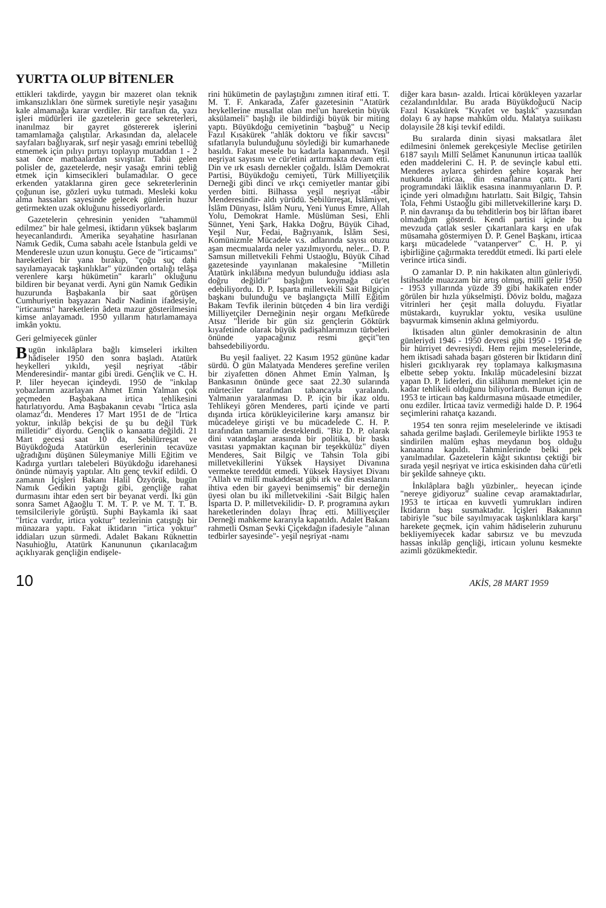YURTTA OLUP BİTENLER
ettikleri takdirde, yaygın bir mazeret olan teknik imkansızlıkları öne sürmek suretiyle neşir yasağını kale almamağa karar verdiler. Bir taraftan da, yazı işleri müdürleri ile gazetelerin gece sekreterleri, inanılmaz bir gayret göstererek işlerini tamamlamağa çalıştılar. Arkasından da, alelacele sayfaları bağlıyarak, sırf neşir yasağı emrini tebellüğ etmemek için pılıyı pırtıyı toplayıp mutaddan 1 - 2 saat önce matbaalardan sıvıştılar. Tabii gelen polisler de, gazetelerde, neşir yasağı emrini tebliğ etmek için kimsecikleri bulamadılar. O gece erkenden yataklarına giren gece sekreterlerinin çoğunun ise, gözleri uyku tutmadı. Mesleki koku alma hassaları sayesinde gelecek günlerin huzur getirmekten uzak okluğunu hissediyorlardı.
Gazetelerin çehresinin yeniden "tahammül edilmez" bir hale gelmesi, iktidarın yüksek başlarım heyecanlandırdı. Amerika seyahatine hasırlanan Namık Gedik, Cuma sabahı acele İstanbula geldi ve Menderesle uzun uzun konuştu. Gece de "irticaımsı" hareketleri bir yana bırakıp, "çoğu suç dahi sayılamayacak taşkınlıklar" yüzünden ortalığı telâşa verenlere karşı hükümetin" kararlı" okluğunu bildiren bir beyanat verdi. Ayni gün Namık Gedikin huzurunda Başbakanla bir saat görüşen Cumhuriyetin başyazarı Nadir Nadinin ifadesiyle, "irticaımsı" hareketlerin âdeta mazur gösterilmesini kimse anlayamadı. 1950 yıllarım hatırlamamaya imkân yoktu.
Geri gelmiyecek günler
Bugün inkılâplara bağlı kimseleri irkilten hâdiseler 1950 den sonra başladı. Atatürk heykelleri yıkıldı, yeşil neşriyat -tâbir Menderesindir- mantar gibi üredi. Gençlik ve C. H. P. liler heyecan içindeydi. 1950 de "inkılap yobazlarım azarlayan Ahmet Emin Yalman çok geçmeden Başbakana irtica tehlikesini hatırlatıyordu. Ama Başbakanın cevabı "İrtica asla olamaz"dı. Menderes 17 Mart 1951 de de "İrtica yoktur, inkılâp bekçisi de şu bu değil Türk milletidir" diyordu. Gençlik o kanaatta değildi. 21 Mart gecesi saat 10 da, Sebilürreşat ve Büyükdoğuda Atatürkün eserlerinin tecavüze uğradığını düşünen Süleymaniye Milli Eğitim ve Kadırga yurtları talebeleri Büyükdoğu idarehanesi önünde nümayiş yaptılar. Altı genç tevkif edildi. O zamanın İçişleri Bakanı Halil Özyörük, bugün Namık Gedikin yaptığı gibi, gençliğe rahat durmasını ihtar eden sert bir beyanat verdi. İki gün sonra Samet Ağaoğlu T. M. T. P. ve M. T. T. B. temsilcileriyle görüştü. Suphi Baykamla iki saat "İrtica vardır, irtica yoktur" tezlerinin çatıştığı bir münazara yaptı. Fakat iktidarın "irtica yoktur" iddiaları uzun sürmedi. Adalet Bakanı Rüknettin Nasuhioğlu, Atatürk Kanununun çıkarılacağım açıklıyarak gençliğin endişele-
rini hükümetin de paylaştığını zımnen itiraf etti. T. M. T. F. Ankarada, Zafer gazetesinin "Atatürk heykellerine musallat olan mel'un hareketin büyük aksülameli" başlığı ile bildirdiği büyük bir miting yaptı. Büyükdoğu cemiyetinin "başbuğ" u Necip Fazıl Kısakürek "ahlâk doktoru ve fikir savcısı" sıfatlarıyla bulunduğunu söylediği bir kumarhanede basıldı. Fakat mesele bu kadarla kapanmadı. Yeşil neşriyat sayısını ve cür'etini arttırmakta devam etti. Din ve ırk esaslı dernekler çoğaldı. İslâm Demokrat Partisi, Büyükdoğu cemiyeti, Türk Milliyetçilik Derneği gibi dinci ve ırkçı cemiyetler mantar gibi yerden bitti. Bilhassa yeşil neşriyat -tâbir Menderesindir- aldı yürüdü. Sebilürreşat, İslâmiyet, İslâm Dünyası, İslâm Nuru, Yeni Yunus Emre, Allah Yolu, Demokrat Hamle. Müslüman Sesi, Ehli Sünnet, Yeni Şark, Hakka Doğru, Büyük Cihad, Yeşil Nur, Fedai, Bağrıyanık, İslâm Sesi, Komünizmle Mücadele v.s. adlarında sayısı otuzu aşan mecmualarda neler yazılmıyordu, neler... D. P. Samsun milletvekili Fehmi Ustaoğlu, Büyük Cihad gazetesinde yayınlanan makalesine "Milletin Atatürk inkılâbına medyun bulunduğu iddiası asla doğru değildir" başlığım koymağa cür'et edebiliyordu. D. P. Isparta milletvekili Sait Bilgiçin başkanı bulunduğu ve başlangıçta Millî Eğitim Bakam Tevfik ilerinin bütçeden 4 bin lira verdiği Milliyetçiler Derneğinin neşir organı Mefkûrede Atsız "İleride bir gün siz gençlerin Göktürk kıyafetinde olarak büyük padişahlarımızın türbeleri önünde yapacağınız resmi geçit"ten bahsedebiliyordu.
Bu yeşil faaliyet. 22 Kasım 1952 gününe kadar sürdü. O gün Malatyada Menderes şerefine verilen bir ziyafetten dönen Ahmet Emin Yalman, İş Bankasının önünde gece saat 22.30 sularında mürteciler tarafından tabancayla yaralandı. Yalmanın yaralanması D. P. için bir ikaz oldu. Tehlikeyi gören Menderes, parti içinde ve parti dışında irtica körükleyicilerine karşı amansız bir mücadeleye girişti ve bu mücadelede C. H. P. tarafından tamamile desteklendi. "Biz D. P. olarak dini vatandaşlar arasında bir politika, bir baskı vasıtası yapmaktan kaçınan bir teşekkülüz" diyen Menderes, Sait Bilgiç ve Tahsin Tola gibi milletvekillerini Yüksek Haysiyet Divanına vermekte tereddüt etmedi. Yüksek Haysiyet Divanı "Allah ve millî mukaddesat gibi ırk ve din esaslarını ihtiva eden bir gayeyi benimsemiş" bir derneğin üyesi olan bu iki milletvekilini -Sait Bilgiç halen İsparta D. P. milletvekilidir- D. P. programına aykırı hareketlerinden dolayı İhraç etti. Milliyetçiler Derneği mahkeme kararıyla kapatıldı. Adalet Bakanı rahmetli Osman Şevki Çiçekdağın ifadesiyle "alınan tedbirler sayesinde"- yeşil neşriyat -namı
diğer kara basın- azaldı. İrticai körükleyen yazarlar cezalandırıldılar. Bu arada Büyükdoğucü Nacip Fazıl Kısakürek "Kıyafet ve başlık" yazısından dolayı 6 ay hapse mahkûm oldu. Malatya suiikastı dolayısile 28 kişi tevkif edildi.
Bu sıralarda dinin siyasi maksatlara âlet edilmesini önlemek gerekçesiyle Meclise getirilen 6187 sayılı Millî Selâmet Kanununun irticaa taallûk eden maddelerini C. H. P. de sevinçle kabul etti. Menderes aylarca şehirden şehire koşarak her nutkunda irticaa, din esnaflarına çattı. Parti programındaki lâiklik esasına inanmıyanların D. P. içinde yeri olmadığını hatırlattı. Sait Bilgiç, Tahsin Tola, Fehmi Ustaoğlu gibi milletvekillerine karşı D. P. nin davranışı da bu tehditlerin boş bir lâftan ibaret olmadığım gösterdi. Kendi partisi içinde bu mevzuda çatlak sesler çıkartanlara karşı en ufak müsamaha göstermiyen D. P. Genel Başkanı, irticaa karşı mücadelede "vatanperver" C. H. P. yi işbirliğine çağırmakta tereddüt etmedi. İki parti elele verince irtica sindi.
O zamanlar D. P. nin hakikaten altın günleriydi. İstihsalde muazzam bir artış olmuş, millî gelir 1950 - 1953 yıllarında yüzde 39 gibi hakikaten ender görülen bir hızla yükselmişti. Döviz boldu, mağaza vitrinleri her çeşit malla doluydu. Fiyatlar müstakardı, kuyruklar yoktu, vesika usulüne başvurmak kimsenin aklına gelmiyordu.
İktisaden altın günler demokrasinin de altın günleriydi 1946 - 1950 devresi gibi 1950 - 1954 de bir hürriyet devresiydi. Hem rejim meselelerinde, hem iktisadi sahada başarı gösteren bir İktidarın dinî hisleri gıcıklıyarak rey toplamaya kalkışmasına elbette sebep yoktu. İnkılâp mücadelesini bizzat yapan D. P. liderleri, din silâhının memleket için ne kadar tehlikeli olduğunu biliyorlardı. Bunun için de 1953 te irticaın baş kaldırmasına müsaade etmediler, onu ezdiler. İrticaa taviz vermediği halde D. P. 1964 seçimlerini rahatça kazandı.
1954 ten sonra rejim meselelerinde ve iktisadi sahada gerilme başladı. Gerilemeyle birlikte 1953 te sindirilen malûm eşhas meydanın boş olduğu kanaatına kapıldı. Tahminlerinde belki pek yanılmadılar. Gazetelerin kâğıt sıkıntısı çektiği bir sırada yeşil neşriyat ve irtica eskisinden daha cür'etli bir şekilde sahneye çıktı.
İnkılâplara bağlı yüzbinler,. heyecan içinde "nereye gidiyoruz" sualine cevap aramaktadırlar, 1953 te irticaa en kuvvetli yumrukları indiren İktidarın başı susmaktadır. İçişleri Bakanının tabiriyle "suc bile sayılmıyacak taşkınlıklara karşı" harekete geçmek, için vahim hâdiselerin zuhurunu bekliyemiyecek kadar sabırsız ve bu mevzuda hassas inkılâp gençliği, irticaın yolunu kesmekte azimli gözükmektedir.
10 AKİS, 28 MART 1959